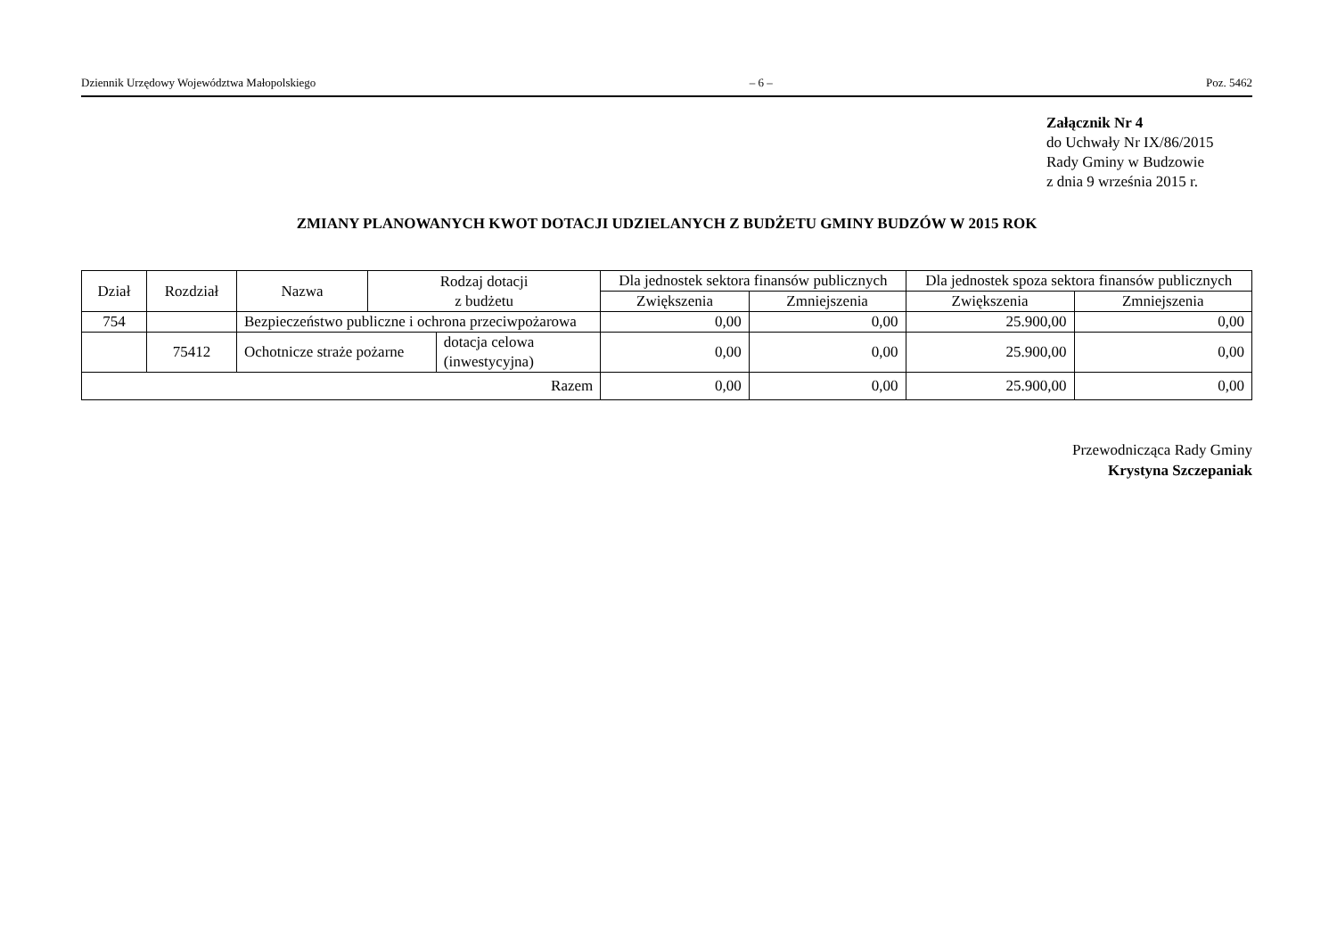Dziennik Urzędowy Województwa Małopolskiego – 6 – Poz. 5462
Załącznik Nr 4
do Uchwały Nr IX/86/2015
Rady Gminy w Budzowie
z dnia 9 września 2015 r.
ZMIANY PLANOWANYCH KWOT DOTACJI UDZIELANYCH Z BUDŻETU GMINY BUDZÓW W 2015 ROK
| Dział | Rozdział | Nazwa | Rodzaj dotacji z budżetu | | Dla jednostek sektora finansów publicznych | | Dla jednostek spoza sektora finansów publicznych | |
| --- | --- | --- | --- | --- | --- | --- | --- | --- |
| | | | | | Zwiększenia | Zmniejszenia | Zwiększenia | Zmniejszenia |
| 754 | | Bezpieczeństwo publiczne i ochrona przeciwpożarowa | | | 0,00 | 0,00 | 25.900,00 | 0,00 |
| | 75412 | Ochotnicze straże pożarne | | dotacja celowa (inwestycyjna) | 0,00 | 0,00 | 25.900,00 | 0,00 |
| Razem | | | | | 0,00 | 0,00 | 25.900,00 | 0,00 |
Przewodnicząca Rady Gminy
Krystyna Szczepaniak